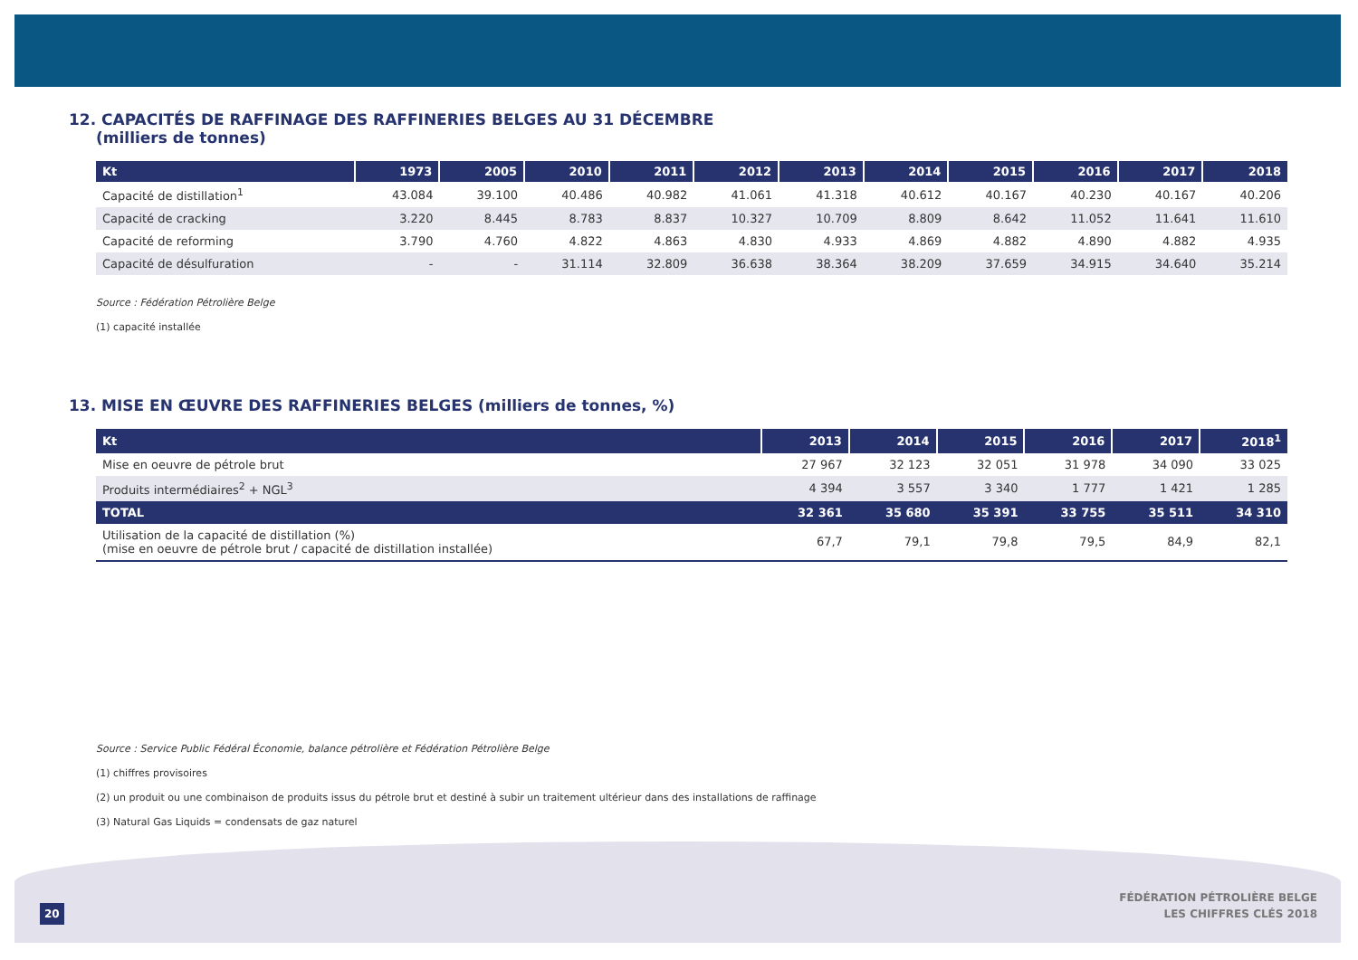12. CAPACITÉS DE RAFFINAGE DES RAFFINERIES BELGES AU 31 DÉCEMBRE
(milliers de tonnes)
| Kt | 1973 | 2005 | 2010 | 2011 | 2012 | 2013 | 2014 | 2015 | 2016 | 2017 | 2018 |
| --- | --- | --- | --- | --- | --- | --- | --- | --- | --- | --- | --- |
| Capacité de distillation<sup>1</sup> | 43.084 | 39.100 | 40.486 | 40.982 | 41.061 | 41.318 | 40.612 | 40.167 | 40.230 | 40.167 | 40.206 |
| Capacité de cracking | 3.220 | 8.445 | 8.783 | 8.837 | 10.327 | 10.709 | 8.809 | 8.642 | 11.052 | 11.641 | 11.610 |
| Capacité de reforming | 3.790 | 4.760 | 4.822 | 4.863 | 4.830 | 4.933 | 4.869 | 4.882 | 4.890 | 4.882 | 4.935 |
| Capacité de désulfuration | - | - | 31.114 | 32.809 | 36.638 | 38.364 | 38.209 | 37.659 | 34.915 | 34.640 | 35.214 |
Source : Fédération Pétrolière Belge
(1) capacité installée
13. MISE EN ŒUVRE DES RAFFINERIES BELGES (milliers de tonnes, %)
| Kt | 2013 | 2014 | 2015 | 2016 | 2017 | 2018<sup>1</sup> |
| --- | --- | --- | --- | --- | --- | --- |
| Mise en oeuvre de pétrole brut | 27 967 | 32 123 | 32 051 | 31 978 | 34 090 | 33 025 |
| Produits intermédiaires<sup>2</sup> + NGL<sup>3</sup> | 4 394 | 3 557 | 3 340 | 1 777 | 1 421 | 1 285 |
| TOTAL | 32 361 | 35 680 | 35 391 | 33 755 | 35 511 | 34 310 |
| Utilisation de la capacité de distillation (%) (mise en oeuvre de pétrole brut / capacité de distillation installée) | 67,7 | 79,1 | 79,8 | 79,5 | 84,9 | 82,1 |
Source : Service Public Fédéral Économie, balance pétrolière et Fédération Pétrolière Belge
(1) chiffres provisoires
(2) un produit ou une combinaison de produits issus du pétrole brut et destiné à subir un traitement ultérieur dans des installations de raffinage
(3) Natural Gas Liquids = condensats de gaz naturel
20
FÉDÉRATION PÉTROLIÈRE BELGE
LES CHIFFRES CLÉS 2018